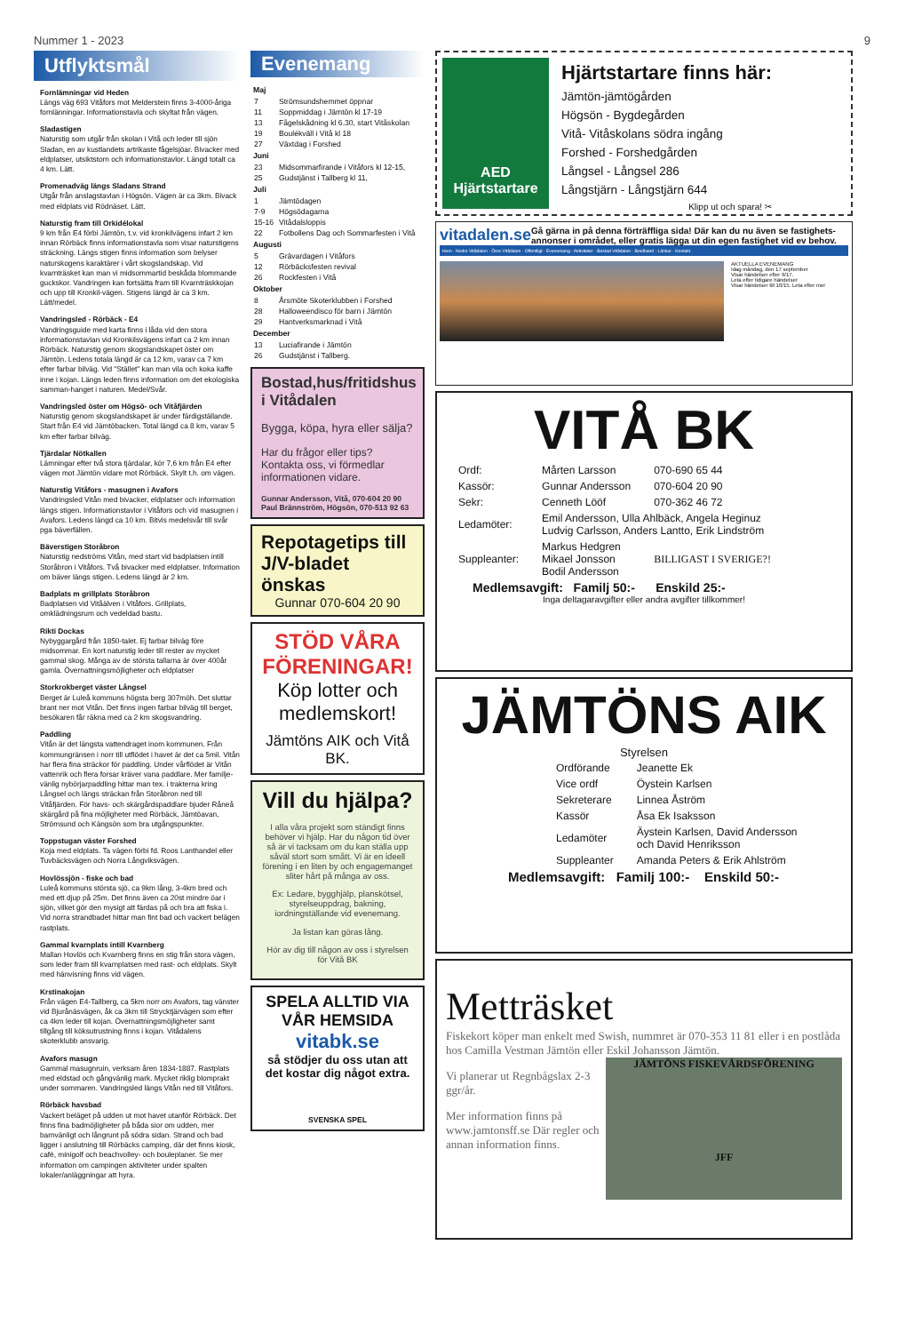Nummer 1 - 2023 9
Utflyktsmål
Fornlämningar vid Heden
Längs väg 693 Vitåfors mot Melderstein finns 3-4000-åriga fornlänningar. Informationstavla och skyltat från vägen.
Sladastigen
Naturstig som utgår från skolan i Vitå och leder till sjön Sladan, en av kustlandets artrikaste fågelsjöar. Bivacker med eldplatser, utsiktstorn och informationstavlor. Längd totalt ca 4 km. Lätt.
Promenadväg längs Sladans Strand
Utgår från anslagstavlan i Högsön. Vägen är ca 3km. Bivack med eldplats vid Rödnäset. Lätt.
Naturstig fram till Orkidélokal
9 km från E4 förbi Jämtön, t.v. vid kronkilvägens infart 2 km innan Rörbäck finns informationstavla som visar naturstigens sträckning. Längs stigen finns information som belyser naturskogens karaktärer i vårt skogslandskap. Vid kvarnträsket kan man vi midsommartid beskåda blommande guckskor. Vandringen kan fortsätta fram till Kvarnträskkojan och upp till Kronkil-vägen. Stigens längd är ca 3 km. Lätt/medel.
Vandringsled - Rörbäck - E4
Vandringsguide med karta finns i låda vid den stora informationstavlan vid Kronkilsvägens infart ca 2 km innan Rörbäck. Naturstig genom skogslandskapet öster om Jämtön. Ledens totala längd är ca 12 km, varav ca 7 km efter farbar bilväg. Vid "Stället" kan man vila och koka kaffe inne i kojan. Längs leden finns information om det ekologiska samman-hanget i naturen. Medel/Svår.
Vandringsled öster om Högsö- och Vitåfjärden
Naturstig genom skogslandskapet är under färdigställande. Start från E4 vid Jämtöbacken. Total längd ca 8 km, varav 5 km efter farbar bilväg.
Tjärdalar Nötkallen
Lämningar efter två stora tjärdalar, kör 7,6 km från E4 efter vägen mot Jämtön vidare mot Rörbäck. Skylt t.h. om vägen.
Naturstig Vitåfors - masugnen i Avafors
Vandringsled Vitån med bivacker, eldplatser och information längs stigen. Informationstavlor i Vitåfors och vid masugnen i Avafors. Ledens längd ca 10 km. Bitvis medelsvår till svår pga bäverfällen.
Bäverstigen Storåbron
Naturstig nedströms Vitån, med start vid badplatsen intill Storåbron i Vitåfors. Två bivacker med eldplatser. Information om bäver längs stigen. Ledens längd är 2 km.
Badplats m grillplats Storåbron
Badplatsen vid Vitåälven i Vitåfors. Grillplats, omklädningsrum och vedeldad bastu.
Rikti Dockas
Nybyggargård från 1850-talet. Ej farbar bilväg före midsommar. En kort naturstig leder till rester av mycket gammal skog. Många av de största tallarna är över 400år gamla. Övernattningsmöjligheter och eldplatser
Storkrokberget väster Långsel
Berget är Luleå kommuns högsta berg 307möh. Det sluttar brant ner mot Vitån. Det finns ingen farbar bilväg till berget, besökaren får räkna med ca 2 km skogsvandring.
Paddling
Vitån är det längsta vattendraget inom kommunen. Från kommungränsen i norr till utflödet i havet är det ca 5mil. Vitån har flera fina sträckor för paddling. Under vårflödet är Vitån vattenrik och flera forsar kräver vana paddlare. Mer familje-vänlig nybörjarpaddling hittar man tex. i trakterna kring Långsel och längs sträckan från Storåbron ned till Vitåfjärden. För havs- och skärgårdspaddlare bjuder Råneå skärgård på fina möjligheter med Rörbäck, Jämtöavan, Strömsund och Kängsön som bra utgångspunkter.
Toppstugan väster Forshed
Koja med eldplats. Ta vägen förbi fd. Roos Lanthandel eller Tuvbäcksvägen och Norra Långviksvägen.
Hovlössjön - fiske och bad
Luleå kommuns största sjö, ca 9km lång, 3-4km bred och med ett djup på 25m. Det finns även ca 20st mindre öar i sjön, vilket gör den mysigt att färdas på och bra att fiska i. Vid norra strandbadet hittar man fint bad och vackert belägen rastplats.
Gammal kvarnplats intill Kvarnberg
Mallan Hovlös och Kvarnberg finns en stig från stora vägen, som leder fram till kvarnplatsen med rast- och eldplats. Skylt med hänvisning finns vid vägen.
Krstinakojan
Från vägen E4-Tallberg, ca 5km norr om Avafors, tag vänster vid Bjurånäsvägen, åk ca 3km till Strycktjärvägen som efter ca 4km leder till kojan. Övernattningsmöjligheter samt tillgång till köksutrustning finns i kojan. Vitådalens skoterklubb ansvarig.
Avafors masugn
Gammal masugnruin, verksam åren 1834-1887. Rastplats med eldstad och gångvänlig mark. Mycket riklig blomprakt under sommaren. Vandringsled längs Vitån ned till Vitåfors.
Rörbäck havsbad
Vackert beläget på udden ut mot havet utanför Rörbäck. Det finns fina badmöjligheter på båda sior om udden, mer barnvänligt och långrunt på södra sidan. Strand och bad ligger i anslutning till Rörbäcks camping, där det finns kiosk, café, minigolf och beachvolley- och bouleplaner. Se mer information om campingen aktiviteter under spalten lokaler/anläggningar att hyra.
Evenemang
| Maj | |
| --- | --- |
| 7 | Strömsundshemmet öppnar |
| 11 | Soppmiddag i Jämtön kl 17-19 |
| 13 | Fågelskådning kl 6.30, start Vitåskolan |
| 19 | Boulékväll i Vitå kl 18 |
| 27 | Växtdag i Forshed |
| Juni | |
| 23 | Midsommarfirande i Vitåfors kl 12-15, |
| 25 | Gudstjänst i Tallberg kl 11, |
| Juli | |
| 1 | Jämtödagen |
| 7-9 | Högsödagarna |
| 15-16 | Vitådalsloppis |
| 22 | Fotbollens Dag och Sommarfesten i Vitå |
| Augusti | |
| 5 | Grävardagen i Vitåfors |
| 12 | Rörbäcksfesten revival |
| 26 | Rockfesten i Vitå |
| Oktober | |
| 8 | Årsmöte Skoterklubben i Forshed |
| 28 | Halloweendisco för barn i Jämtön |
| 29 | Hantverksmarknad i Vitå |
| December | |
| 13 | Luciafirande i Jämtön |
| 26 | Gudstjänst i Tallberg. |
Bostad,hus/fritidshus i Vitådalen
Bygga, köpa, hyra eller sälja?
Har du frågor eller tips?
Kontakta oss, vi förmedlar informationen vidare.
Gunnar Andersson, Vitå, 070-604 20 90
Paul Brännström, Högsön, 070-513 92 63
Repotagetips till J/V-bladet önskas
Gunnar 070-604 20 90
STÖD VÅRA FÖRENINGAR!
Köp lotter och medlemskort!
Jämtöns AIK och Vitå BK.
Vill du hjälpa?
I alla våra projekt som ständigt finns behöver vi hjälp. Har du någon tid över så är vi tacksam om du kan ställa upp såväl stort som smått. Vi är en ideell förening i en liten by och engagemanget sliter hårt på många av oss.
Ex: Ledare, bygghjälp, planskötsel, styrelseuppdrag, bakning, iordningställande vid evenemang.
Ja listan kan göras lång.
Hör av dig till någon av oss i styrelsen för Vitå BK
SPELA ALLTID VIA VÅR HEMSIDA
vitabk.se
så stödjer du oss utan att det kostar dig något extra.
SVENSKA SPEL
AED
Hjärtstartare
Hjärtstartare finns här:
Jämtön-jämtögården
Högsön - Bygdegården
Vitå- Vitåskolans södra ingång
Forshed - Forshedgården
Långsel - Långsel 286
Långstjärn - Långstjärn 644
Klipp ut och spara! ✂
vitadalen.se
Gå gärna in på denna förträffliga sida! Där kan du nu även se fastighets-annonser i området, eller gratis lägga ut din egen fastighet vid ev behov.
Hem · Nedre Vitådalen · Övre Vitådalen · Offentligt · Evenemang · Aktiviteter · Bostad Vitådalen · Bredband · Länkar · Kontakt
AKTUELLA EVENEMANG
Idag måndag, den 17 september
Visar händelser efter 9/17.
Leta efter tidigare händelser
Visar händelser till 10/15. Leta efter mer
VITÅ BK
| Ordf: | Mårten Larsson | 070-690 65 44 |
| Kassör: | Gunnar Andersson | 070-604 20 90 |
| Sekr: | Cenneth Lööf | 070-362 46 72 |
| Ledamöter: | Emil Andersson, Ulla Ahlbäck, Angela Heginuz Ludvig Carlsson, Anders Lantto, Erik Lindström | |
| Suppleanter: | Markus Hedgren Mikael Jonsson Bodil Andersson | BILLIGAST I SVERIGE?! |
Medlemsavgift: Familj 50:- Enskild 25:-
Inga deltagaravgifter eller andra avgifter tillkommer!
JÄMTÖNS AIK
Styrelsen
| Ordförande | Jeanette Ek |
| Vice ordf | Öystein Karlsen |
| Sekreterare | Linnea Åström |
| Kassör | Åsa Ek Isaksson |
| Ledamöter | Äystein Karlsen, David Andersson och David Henriksson |
| Suppleanter | Amanda Peters & Erik Ahlström |
Medlemsavgift: Familj 100:- Enskild 50:-
Metträsket
Fiskekort köper man enkelt med Swish, nummret är 070-353 11 81 eller i en postlåda hos Camilla Vestman Jämtön eller Eskil Johansson Jämtön.
Vi planerar ut Regnbågslax 2-3 ggr/år.
Mer information finns på www.jamtonsff.se Där regler och annan information finns.
JÄMTÖNS FISKEVÅRDSFÖRENING
JFF